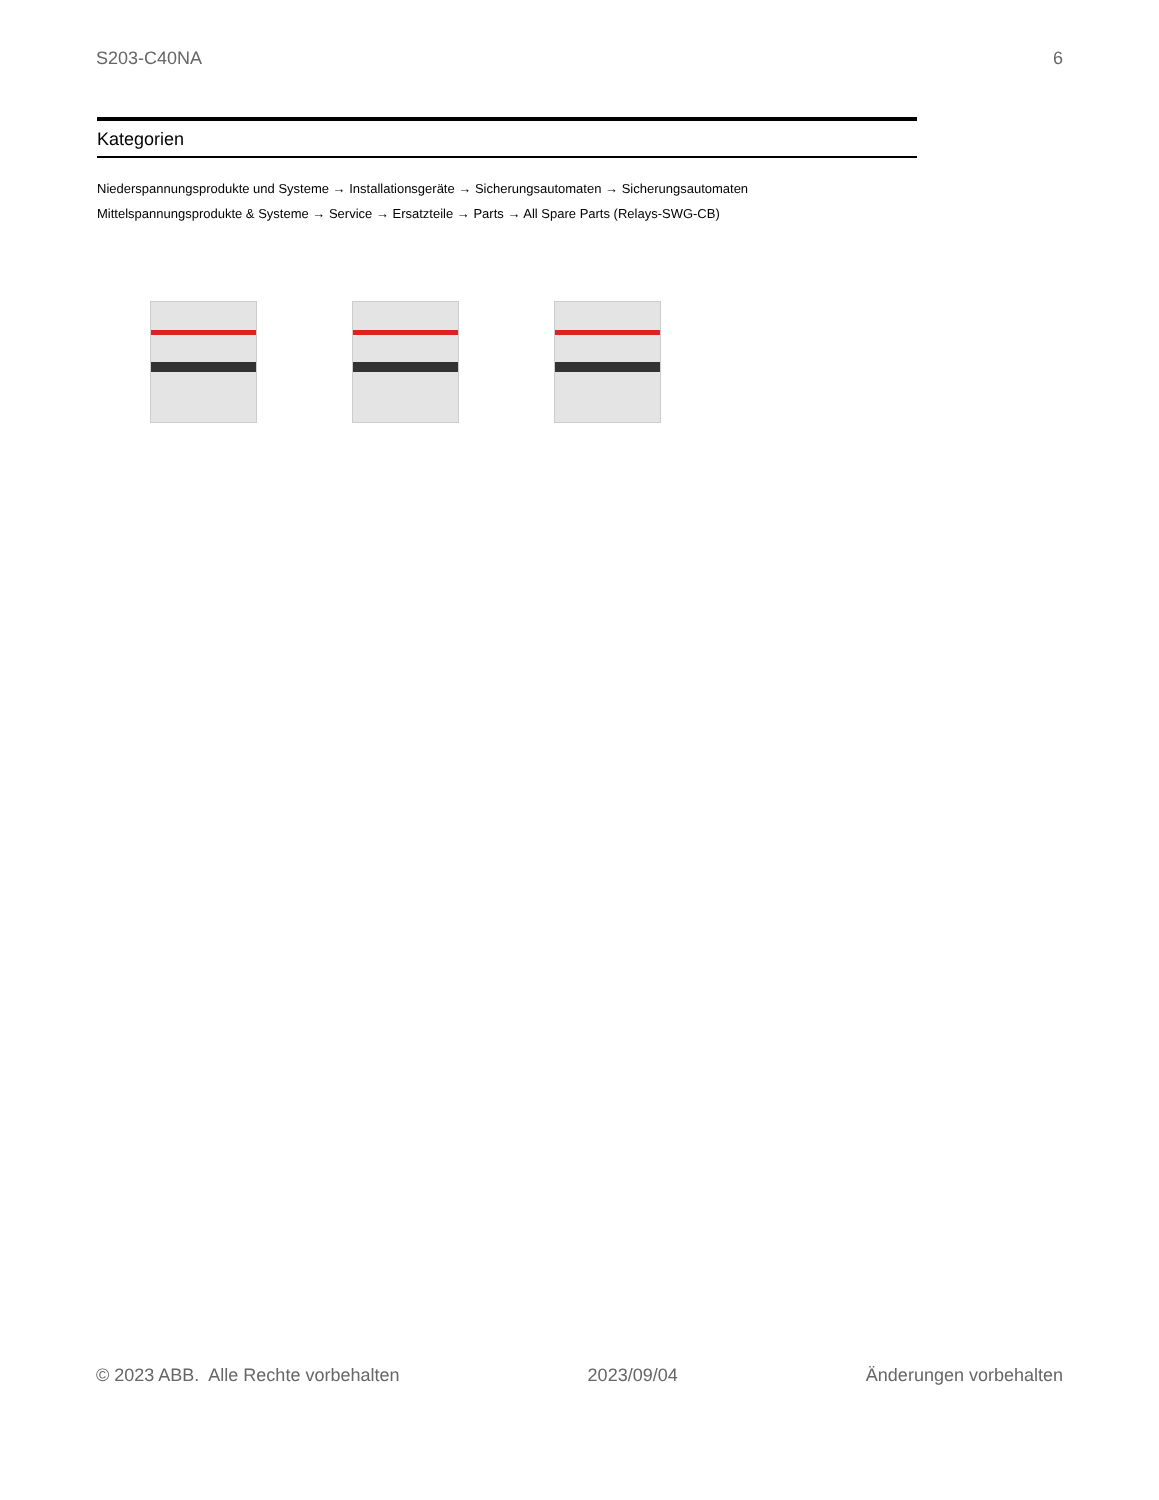S203-C40NA 6
Kategorien
Niederspannungsprodukte und Systeme → Installationsgeräte → Sicherungsautomaten → Sicherungsautomaten
Mittelspannungsprodukte & Systeme → Service → Ersatzteile → Parts → All Spare Parts (Relays-SWG-CB)
© 2023 ABB. Alle Rechte vorbehalten 2023/09/04 Änderungen vorbehalten